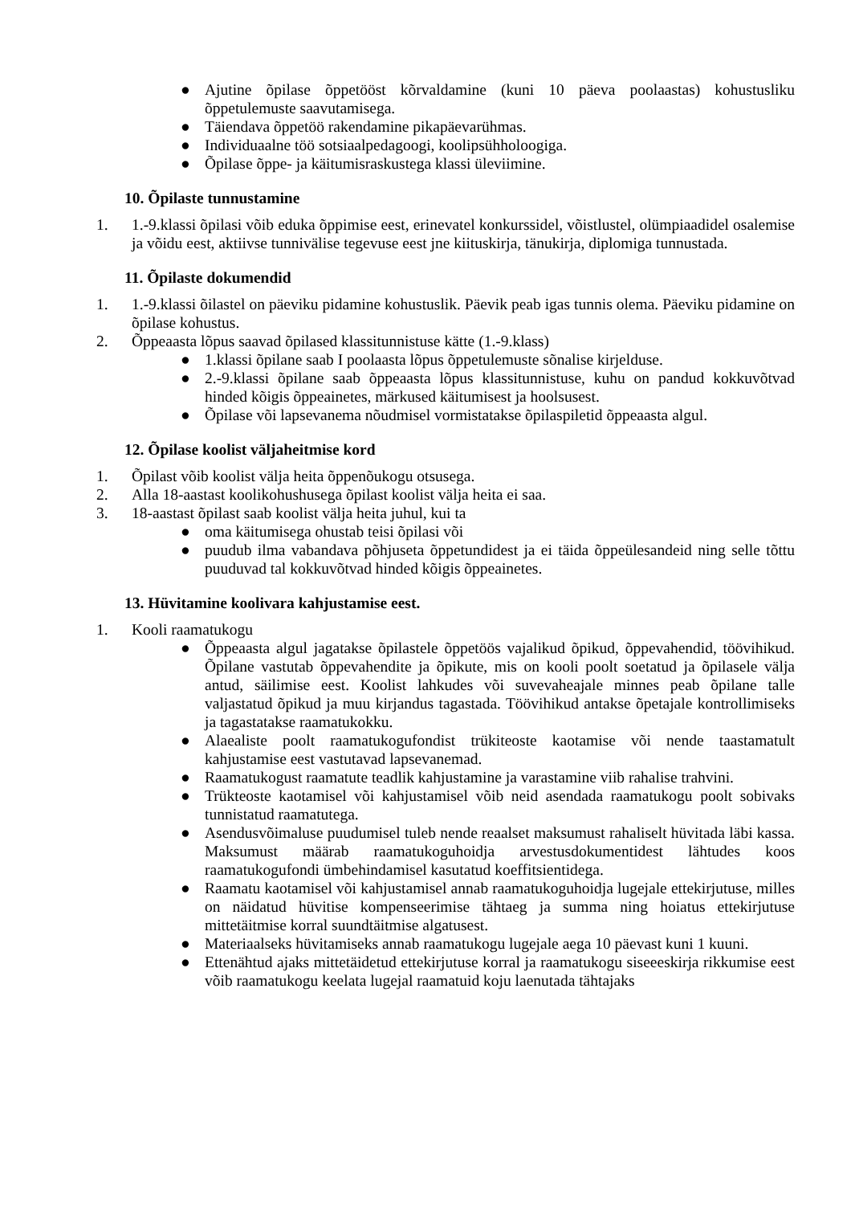● Ajutine õpilase õppetööst kõrvaldamine (kuni 10 päeva poolaastas) kohustusliku õppetulemuste saavutamisega.
● Täiendava õppetöö rakendamine pikapäevarühmas.
● Individuaalne töö sotsiaalpedagoogi, koolipsühholoogiga.
● Õpilase õppe- ja käitumisraskustega klassi üleviimine.
10. Õpilaste tunnustamine
1. 1.-9.klassi õpilasi võib eduka õppimise eest, erinevatel konkurssidel, võistlustel, olümpiaadidel osalemise ja võidu eest, aktiivse tunnivälise tegevuse eest jne kiituskirja, tänukirja, diplomiga tunnustada.
11. Õpilaste dokumendid
1. 1.-9.klassi õilastel on päeviku pidamine kohustuslik. Päevik peab igas tunnis olema. Päeviku pidamine on õpilase kohustus.
2. Õppeaasta lõpus saavad õpilased klassitunnistuse kätte (1.-9.klass)
● 1.klassi õpilane saab I poolaasta lõpus õppetulemuste sõnalise kirjelduse.
● 2.-9.klassi õpilane saab õppeaasta lõpus klassitunnistuse, kuhu on pandud kokkuvõtvad hinded kõigis õppeainetes, märkused käitumisest ja hoolsusest.
● Õpilase või lapsevanema nõudmisel vormistatakse õpilaspiletid õppeaasta algul.
12. Õpilase koolist väljaheitmise kord
1. Õpilast võib koolist välja heita õppenõukogu otsusega.
2. Alla 18-aastast koolikohushusega õpilast koolist välja heita ei saa.
3. 18-aastast õpilast saab koolist välja heita juhul, kui ta
● oma käitumisega ohustab teisi õpilasi või
● puudub ilma vabandava põhjuseta õppetundidest ja ei täida õppeülesandeid ning selle tõttu puuduvad tal kokkuvõtvad hinded kõigis õppeainetes.
13. Hüvitamine koolivara kahjustamise eest.
1. Kooli raamatukogu
● Õppeaasta algul jagatakse õpilastele õppetöös vajalikud õpikud, õppevahendid, töövihikud. Õpilane vastutab õppevahendite ja õpikute, mis on kooli poolt soetatud ja õpilasele välja antud, säilimise eest. Koolist lahkudes või suvevaheajale minnes peab õpilane talle valjastatud õpikud ja muu kirjandus tagastada. Töövihikud antakse õpetajale kontrollimiseks ja tagastatakse raamatukokku.
● Alaealiste poolt raamatukogufondist trükiteoste kaotamise või nende taastamatult kahjustamise eest vastutavad lapsevanemad.
● Raamatukogust raamatute teadlik kahjustamine ja varastamine viib rahalise trahvini.
● Trükteoste kaotamisel või kahjustamisel võib neid asendada raamatukogu poolt sobivaks tunnistatud raamatutega.
● Asendusvõimaluse puudumisel tuleb nende reaalset maksumust rahaliselt hüvitada läbi kassa. Maksumust määrab raamatukoguhoidja arvestusdokumentidest lähtudes koos raamatukogufondi ümbehindamisel kasutatud koeffitsientidega.
● Raamatu kaotamisel või kahjustamisel annab raamatukoguhoidja lugejale ettekirjutuse, milles on näidatud hüvitise kompenseerimise tähtaeg ja summa ning hoiatus ettekirjutuse mittetäitmise korral suundtäitmise algatusest.
● Materiaalseks hüvitamiseks annab raamatukogu lugejale aega 10 päevast kuni 1 kuuni.
● Ettenähtud ajaks mittetäidetud ettekirjutuse korral ja raamatukogu siseeeskirja rikkumise eest võib raamatukogu keelata lugejal raamatuid koju laenutada tähtajaks